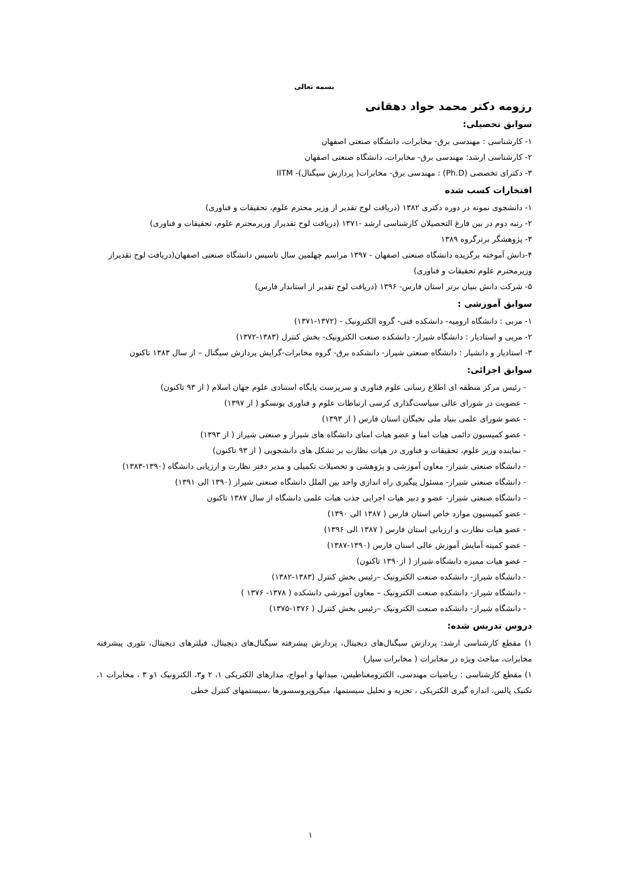بسمه تعالی
رزومه دکتر محمد جواد دهقانی
سوابق تحصیلی:
۱- کارشناسی : مهندسی برق- مخابرات، دانشگاه صنعتی اصفهان
۲- کارشناسی ارشد: مهندسی برق- مخابرات، دانشگاه صنعتی اصفهان
۳- دکترای تخصصی (Ph.D) : مهندسی برق- مخابرات( پردازش سیگنال)- IITM
افتخارات کسب شده
۱- دانشجوی نمونه در دوره دکتری ۱۳۸۲ (دریافت لوح تقدیر از وزیر محترم علوم، تحقیقات و فناوری)
۲- رتبه دوم در بین فارغ التحصیلان کارشناسی ارشد -۱۳۷۱ (دریافت لوح تقدیراز وزیرمحترم علوم، تحقیقات و فناوری)
۳- پژوهشگر برترگروه ۱۳۸۹
۴-دانش آموخته برگزیده دانشگاه صنعتی اصفهان - ۱۳۹۷ مراسم چهلمین سال تاسیس دانشگاه صنعتی اصفهان(دریافت لوح تقدیراز وزیرمحترم علوم تحقیقات و فناوری)
۵- شرکت دانش بنیان برتر استان فارس- ۱۳۹۶ (دریافت لوح تقدیر از استاندار فارس)
سوابق آموزشی :
۱- مربی : دانشگاه ارومیه- دانشکده فنی- گروه الکترونیک - (۱۳۷۲-۱۳۷۱)
۲- مربی و استادیار : دانشگاه شیراز- دانشکده صنعت الکترونیک- بخش کنترل (۱۳۸۳-۱۳۷۲)
۳- استادیار و دانشیار : دانشگاه صنعتی شیراز- دانشکده برق- گروه مخابرات-گرایش پردازش سیگنال – از سال ۱۳۸۳ تاکنون
سوابق اجرائی:
- رئیس مرکز منطقه ای اطلاع رسانی علوم فناوری و سرپرست پایگاه استنادی علوم جهان اسلام ( از ۹۳ تاکنون)
- عضویت در شورای عالی سیاست‌گذاری کرسی ارتباطات علوم و فناوری یونسکو ( از ۱۳۹۷)
- عضو شورای علمی بنیاد ملی نخبگان استان فارس ( از ۱۳۹۳)
- عضو کمیسیون دائمی هیات امنا و عضو هیات امنای دانشگاه های شیراز و صنعتی شیراز ( از ۱۳۹۳)
- نماینده وزیر علوم، تحقیقات و فناوری در هیات نظارت بر تشکل های دانشجویی ( از ۹۳ تاکنون)
- دانشگاه صنعتی شیراز- معاون آموزشی و پژوهشی و تحصیلات تکمیلی و مدیر دفتر نظارت و ارزیابی دانشگاه (۱۳۹۰-۱۳۸۳)
- دانشگاه صنعتی شیراز- مسئول پیگیری راه اندازی واحد بین الملل دانشگاه صنعتی شیراز (۱۳۹۰ الی ۱۳۹۱)
- دانشگاه صنعتی شیراز- عضو و دبیر هیات اجرایی جذب هیات علمی دانشگاه از سال ۱۳۸۷ تاکنون
- عضو کمیسیون موارد خاص استان فارس ( ۱۳۸۷ الی ۱۳۹۰)
- عضو هیات نظارت و ارزیابی استان فارس ( ۱۳۸۷ الی ۱۳۹۶)
- عضو کمیته آمایش آموزش عالی استان فارس (۱۳۹۰-۱۳۸۷)
- عضو هیات ممیزه دانشگاه شیراز ( از۱۳۹۰ تاکنون)
- دانشگاه شیراز- دانشکده صنعت الکترونیک –رئیس بخش کنترل (۱۳۸۳-۱۳۸۲)
- دانشگاه شیراز- دانشکده صنعت الکترونیک – معاون آموزشی دانشکده ( ۱۳۷۸- ۱۳۷۶ )
- دانشگاه شیراز- دانشکده صنعت الکترونیک –رئیس بخش کنترل ( ۱۳۷۶-۱۳۷۵)
دروس تدریس شده:
۱) مقطع کارشناسی ارشد: پردازش سیگنال‌های دیجیتال، پردازش پیشرفته سیگنال‌های دیجیتال، فیلترهای دیجیتال، تئوری پیشرفته مخابرات، مباحث ویژه در مخابرات ( مخابرات سیار)
۱) مقطع کارشناسی : ریاضیات مهندسی، الکترومغناطیس، میدانها و امواج، مدارهای الکتریکی ۱، ۲ و۳، الکترونیک ۱و ۳ ، مخابرات ۱، تکنیک پالس، اندازه گیری الکتریکی ، تجزیه و تحلیل سیستمها، میکروپروسسورها ،سیستمهای کنترل خطی
۱